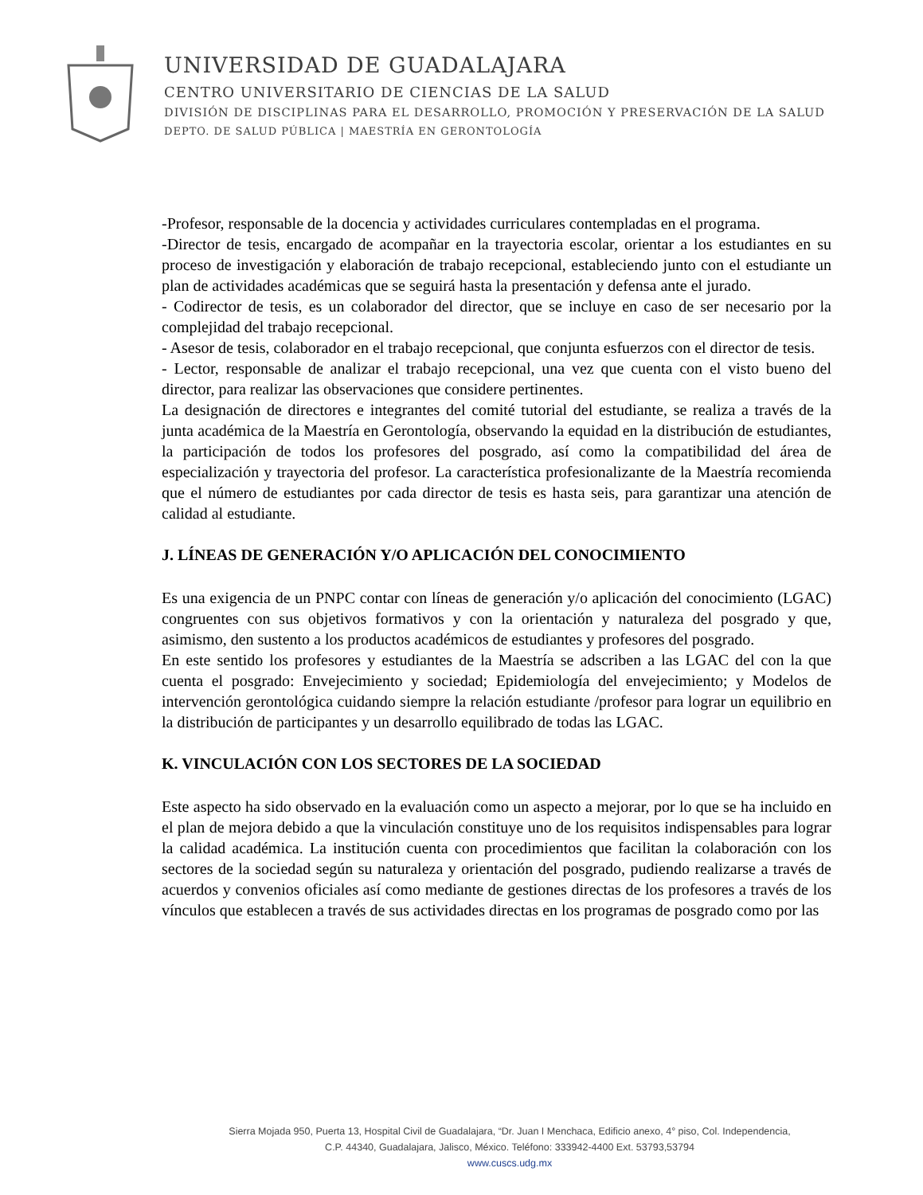UNIVERSIDAD DE GUADALAJARA
CENTRO UNIVERSITARIO DE CIENCIAS DE LA SALUD
DIVISIÓN DE DISCIPLINAS PARA EL DESARROLLO, PROMOCIÓN Y PRESERVACIÓN DE LA SALUD
DEPTO. DE SALUD PÚBLICA | MAESTRÍA EN GERONTOLOGÍA
-Profesor, responsable de la docencia y actividades curriculares contempladas en el programa.
-Director de tesis, encargado de acompañar en la trayectoria escolar, orientar a los estudiantes en su proceso de investigación y elaboración de trabajo recepcional, estableciendo junto con el estudiante un plan de actividades académicas que se seguirá hasta la presentación y defensa ante el jurado.
- Codirector de tesis, es un colaborador del director, que se incluye en caso de ser necesario por la complejidad del trabajo recepcional.
- Asesor de tesis, colaborador en el trabajo recepcional, que conjunta esfuerzos con el director de tesis.
- Lector, responsable de analizar el trabajo recepcional, una vez que cuenta con el visto bueno del director, para realizar las observaciones que considere pertinentes.
La designación de directores e integrantes del comité tutorial del estudiante, se realiza a través de la junta académica de la Maestría en Gerontología, observando la equidad en la distribución de estudiantes, la participación de todos los profesores del posgrado, así como la compatibilidad del área de especialización y trayectoria del profesor. La característica profesionalizante de la Maestría recomienda que el número de estudiantes por cada director de tesis es hasta seis, para garantizar una atención de calidad al estudiante.
J. LÍNEAS DE GENERACIÓN Y/O APLICACIÓN DEL CONOCIMIENTO
Es una exigencia de un PNPC contar con líneas de generación y/o aplicación del conocimiento (LGAC) congruentes con sus objetivos formativos y con la orientación y naturaleza del posgrado y que, asimismo, den sustento a los productos académicos de estudiantes y profesores del posgrado.
En este sentido los profesores y estudiantes de la Maestría se adscriben a las LGAC del con la que cuenta el posgrado: Envejecimiento y sociedad; Epidemiología del envejecimiento; y Modelos de intervención gerontológica cuidando siempre la relación estudiante /profesor para lograr un equilibrio en la distribución de participantes y un desarrollo equilibrado de todas las LGAC.
K. VINCULACIÓN CON LOS SECTORES DE LA SOCIEDAD
Este aspecto ha sido observado en la evaluación como un aspecto a mejorar, por lo que se ha incluido en el plan de mejora debido a que la vinculación constituye uno de los requisitos indispensables para lograr la calidad académica. La institución cuenta con procedimientos que facilitan la colaboración con los sectores de la sociedad según su naturaleza y orientación del posgrado, pudiendo realizarse a través de acuerdos y convenios oficiales así como mediante de gestiones directas de los profesores a través de los vínculos que establecen a través de sus actividades directas en los programas de posgrado como por las
Sierra Mojada 950, Puerta 13, Hospital Civil de Guadalajara, “Dr. Juan I Menchaca, Edificio anexo, 4° piso, Col. Independencia,
C.P. 44340, Guadalajara, Jalisco, México. Teléfono: 333942-4400 Ext. 53793,53794
www.cuscs.udg.mx